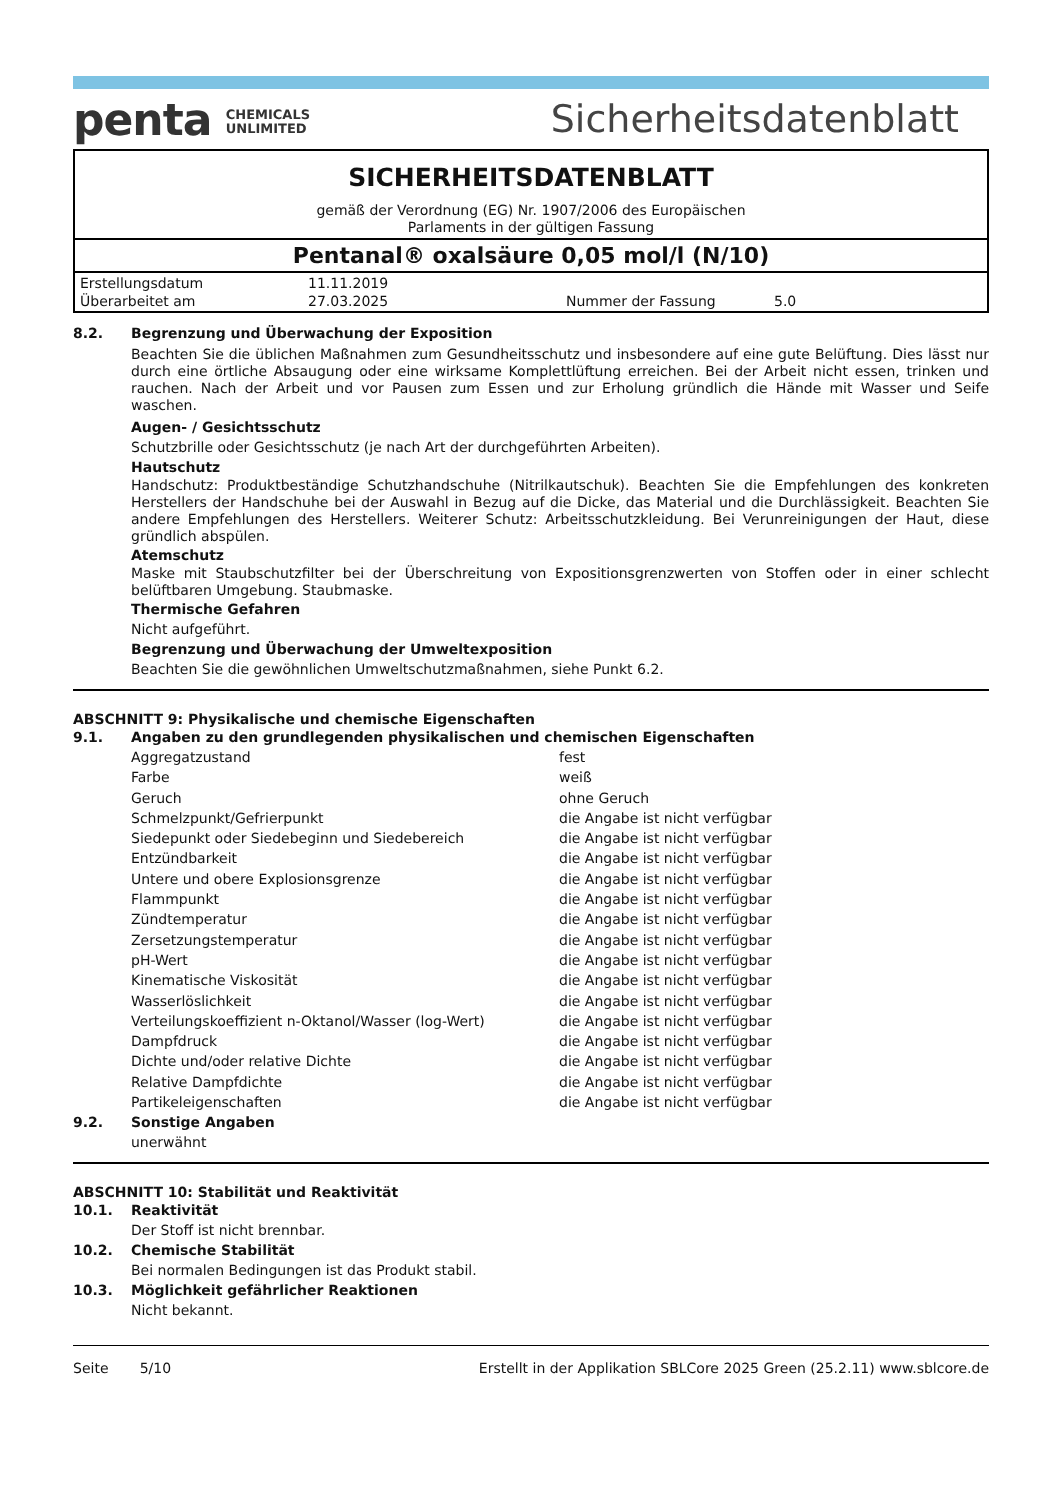penta CHEMICALS
UNLIMITED
Sicherheitsdatenblatt
SICHERHEITSDATENBLATT
gemäß der Verordnung (EG) Nr. 1907/2006 des Europäischen
Parlaments in der gültigen Fassung
Pentanal® oxalsäure 0,05 mol/l (N/10)
| Erstellungsdatum | 11.11.2019 | | |
| Überarbeitet am | 27.03.2025 | Nummer der Fassung | 5.0 |
8.2. Begrenzung und Überwachung der Exposition
Beachten Sie die üblichen Maßnahmen zum Gesundheitsschutz und insbesondere auf eine gute Belüftung. Dies lässt nur durch eine örtliche Absaugung oder eine wirksame Komplettlüftung erreichen. Bei der Arbeit nicht essen, trinken und rauchen. Nach der Arbeit und vor Pausen zum Essen und zur Erholung gründlich die Hände mit Wasser und Seife waschen.
Augen- / Gesichtsschutz
Schutzbrille oder Gesichtsschutz (je nach Art der durchgeführten Arbeiten).
Hautschutz
Handschutz: Produktbeständige Schutzhandschuhe (Nitrilkautschuk). Beachten Sie die Empfehlungen des konkreten Herstellers der Handschuhe bei der Auswahl in Bezug auf die Dicke, das Material und die Durchlässigkeit. Beachten Sie andere Empfehlungen des Herstellers. Weiterer Schutz: Arbeitsschutzkleidung. Bei Verunreinigungen der Haut, diese gründlich abspülen.
Atemschutz
Maske mit Staubschutzfilter bei der Überschreitung von Expositionsgrenzwerten von Stoffen oder in einer schlecht belüftbaren Umgebung. Staubmaske.
Thermische Gefahren
Nicht aufgeführt.
Begrenzung und Überwachung der Umweltexposition
Beachten Sie die gewöhnlichen Umweltschutzmaßnahmen, siehe Punkt 6.2.
ABSCHNITT 9: Physikalische und chemische Eigenschaften
9.1. Angaben zu den grundlegenden physikalischen und chemischen Eigenschaften
| Aggregatzustand | fest |
| Farbe | weiß |
| Geruch | ohne Geruch |
| Schmelzpunkt/Gefrierpunkt | die Angabe ist nicht verfügbar |
| Siedepunkt oder Siedebeginn und Siedebereich | die Angabe ist nicht verfügbar |
| Entzündbarkeit | die Angabe ist nicht verfügbar |
| Untere und obere Explosionsgrenze | die Angabe ist nicht verfügbar |
| Flammpunkt | die Angabe ist nicht verfügbar |
| Zündtemperatur | die Angabe ist nicht verfügbar |
| Zersetzungstemperatur | die Angabe ist nicht verfügbar |
| pH-Wert | die Angabe ist nicht verfügbar |
| Kinematische Viskosität | die Angabe ist nicht verfügbar |
| Wasserlöslichkeit | die Angabe ist nicht verfügbar |
| Verteilungskoeffizient n-Oktanol/Wasser (log-Wert) | die Angabe ist nicht verfügbar |
| Dampfdruck | die Angabe ist nicht verfügbar |
| Dichte und/oder relative Dichte | die Angabe ist nicht verfügbar |
| Relative Dampfdichte | die Angabe ist nicht verfügbar |
| Partikeleigenschaften | die Angabe ist nicht verfügbar |
9.2. Sonstige Angaben
unerwähnt
ABSCHNITT 10: Stabilität und Reaktivität
10.1. Reaktivität
Der Stoff ist nicht brennbar.
10.2. Chemische Stabilität
Bei normalen Bedingungen ist das Produkt stabil.
10.3. Möglichkeit gefährlicher Reaktionen
Nicht bekannt.
Seite 5/10 Erstellt in der Applikation SBLCore 2025 Green (25.2.11) www.sblcore.de